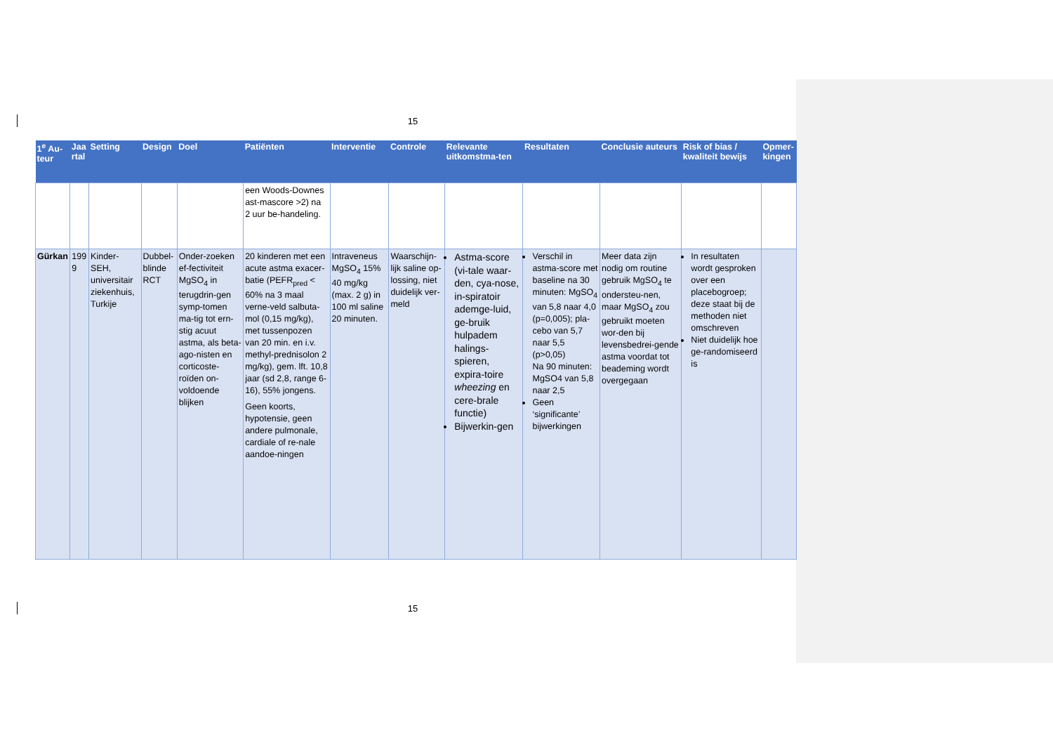15
| 1<sup>e</sup> Au-teur | Jaa rtal | Setting | Design | Doel | Patiënten | Interventie | Controle | Relevante uitkomstma-ten | Resultaten | Conclusie auteurs | Risk of bias / kwaliteit bewijs | Opmer-kingen |
| --- | --- | --- | --- | --- | --- | --- | --- | --- | --- | --- | --- | --- |
| | | | | | een Woods-Downes ast-mascore >2) na 2 uur be-handeling. | | | | | | | |
| Gürkan | 199 9 | Kinder-SEH, universitair ziekenhuis, Turkije | Dubbel-blinde RCT | Onder-zoeken ef-fectiviteit MgSO<sub>4</sub> in terugdrin-gen symp-tomen ma-tig tot ern-stig acuut astma, als beta-ago-nisten en corticoste-roïden on-voldoende blijken | 20 kinderen met een acute astma exacer-batie (PEFR<sub>pred</sub> < 60% na 3 maal verne-veld salbuta-mol (0,15 mg/kg), met tussenpozen van 20 min. en i.v. methyl-prednisolon 2 mg/kg), gem. lft. 10,8 jaar (sd 2,8, range 6-16), 55% jongens. Geen koorts, hypotensie, geen andere pulmonale, cardiale of re-nale aandoe-ningen | Intraveneus MgSO<sub>4</sub> 15% 40 mg/kg (max. 2 g) in 100 ml saline 20 minuten. | Waarschijn-lijk saline op-lossing, niet duidelijk ver-meld | Astma-score (vi-tale waar-den, cya-nose, in-spiratoir ademge-luid, ge-bruik hulpadem halings-spieren, expira-toire wheezing en cere-brale functie) Bijwerkin-gen | Verschil in astma-score met baseline na 30 minuten: MgSO<sub>4</sub> van 5,8 naar 4,0 (p=0,005); pla-cebo van 5,7 naar 5,5 (p>0,05) Na 90 minuten: MgSO4 van 5,8 naar 2,5 Geen ‘significante’ bijwerkingen | Meer data zijn nodig om routine gebruik MgSO<sub>4</sub> te ondersteu-nen, maar MgSO<sub>4</sub> zou gebruikt moeten wor-den bij levensbedrei-gende astma voordat tot beademing wordt overgegaan | In resultaten wordt gesproken over een placebogroep; deze staat bij de methoden niet omschreven Niet duidelijk hoe ge-randomiseerd is | |
15